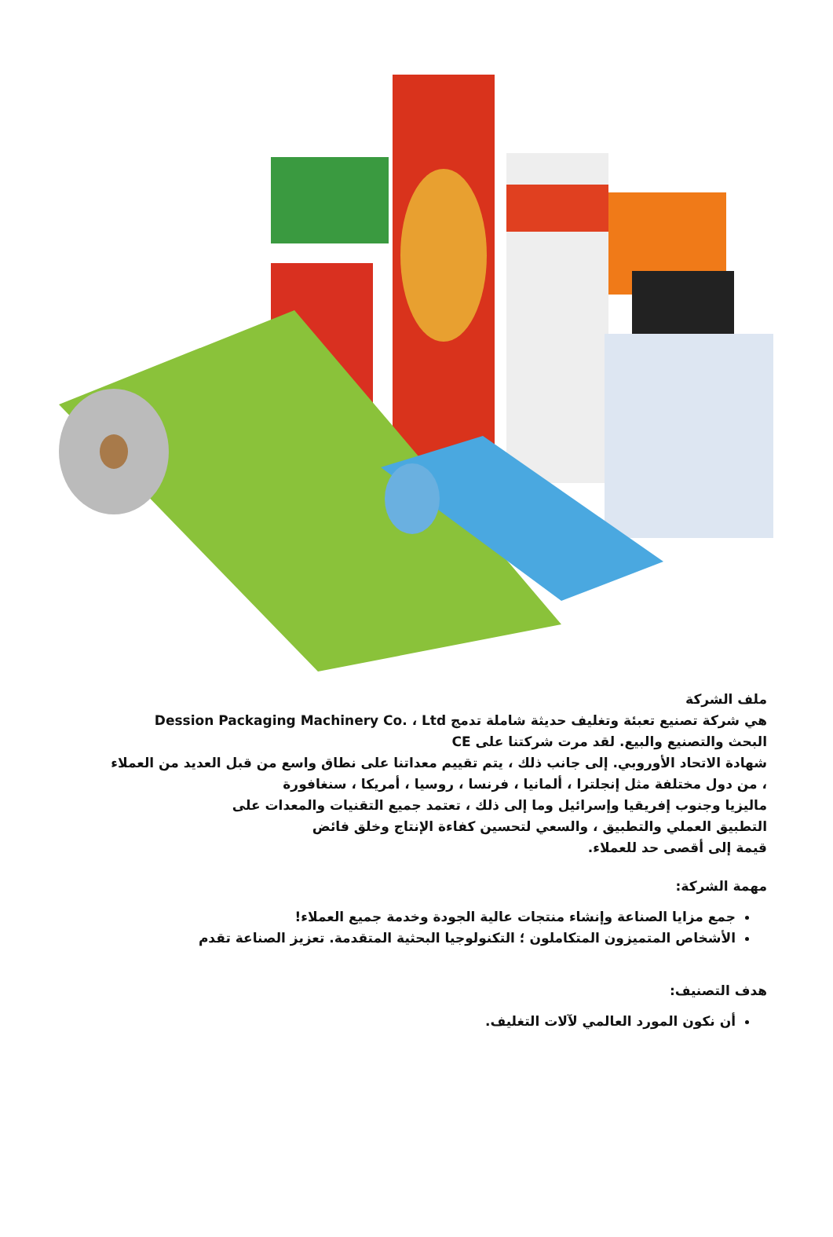ملف الشركة
هي شركة تصنيع تعبئة وتغليف حديثة شاملة تدمج Dession Packaging Machinery Co. ، Ltd
البحث والتصنيع والبيع. لقد مرت شركتنا على CE
شهادة الاتحاد الأوروبي. إلى جانب ذلك ، يتم تقييم معداتنا على نطاق واسع من قبل العديد من العملاء
، من دول مختلفة مثل إنجلترا ، ألمانيا ، فرنسا ، روسيا ، أمريكا ، سنغافورة
ماليزيا وجنوب إفريقيا وإسرائيل وما إلى ذلك ، تعتمد جميع التقنيات والمعدات على
التطبيق العملي والتطبيق ، والسعي لتحسين كفاءة الإنتاج وخلق فائض
قيمة إلى أقصى حد للعملاء.
مهمة الشركة:
جمع مزايا الصناعة وإنشاء منتجات عالية الجودة وخدمة جميع العملاء!
الأشخاص المتميزون المتكاملون ؛ التكنولوجيا البحثية المتقدمة. تعزيز الصناعة تقدم
هدف التصنيف:
أن نكون المورد العالمي لآلات التغليف.